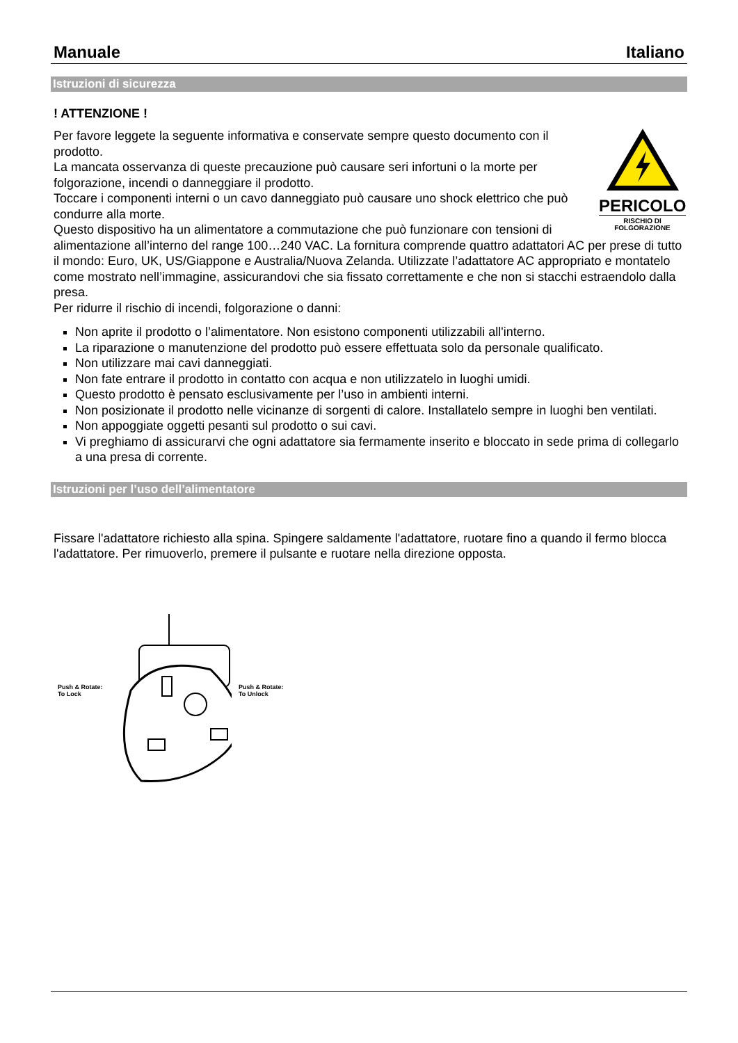Manuale Italiano
Istruzioni di sicurezza
! ATTENZIONE !
PERICOLO
RISCHIO DI
FOLGORAZIONE
Per favore leggete la seguente informativa e conservate sempre questo documento con il prodotto.
La mancata osservanza di queste precauzione può causare seri infortuni o la morte per folgorazione, incendi o danneggiare il prodotto.
Toccare i componenti interni o un cavo danneggiato può causare uno shock elettrico che può condurre alla morte.
Questo dispositivo ha un alimentatore a commutazione che può funzionare con tensioni di alimentazione all’interno del range 100…240 VAC. La fornitura comprende quattro adattatori AC per prese di tutto il mondo: Euro, UK, US/Giappone e Australia/Nuova Zelanda. Utilizzate l’adattatore AC appropriato e montatelo come mostrato nell’immagine, assicurandovi che sia fissato correttamente e che non si stacchi estraendolo dalla presa.
Per ridurre il rischio di incendi, folgorazione o danni:
Non aprite il prodotto o l’alimentatore. Non esistono componenti utilizzabili all'interno.
La riparazione o manutenzione del prodotto può essere effettuata solo da personale qualificato.
Non utilizzare mai cavi danneggiati.
Non fate entrare il prodotto in contatto con acqua e non utilizzatelo in luoghi umidi.
Questo prodotto è pensato esclusivamente per l’uso in ambienti interni.
Non posizionate il prodotto nelle vicinanze di sorgenti di calore. Installatelo sempre in luoghi ben ventilati.
Non appoggiate oggetti pesanti sul prodotto o sui cavi.
Vi preghiamo di assicurarvi che ogni adattatore sia fermamente inserito e bloccato in sede prima di collegarlo a una presa di corrente.
Istruzioni per l’uso dell’alimentatore
Fissare l'adattatore richiesto alla spina. Spingere saldamente l'adattatore, ruotare fino a quando il fermo blocca l'adattatore. Per rimuoverlo, premere il pulsante e ruotare nella direzione opposta.
Push & Rotate:
To Lock
Push & Rotate:
To Unlock